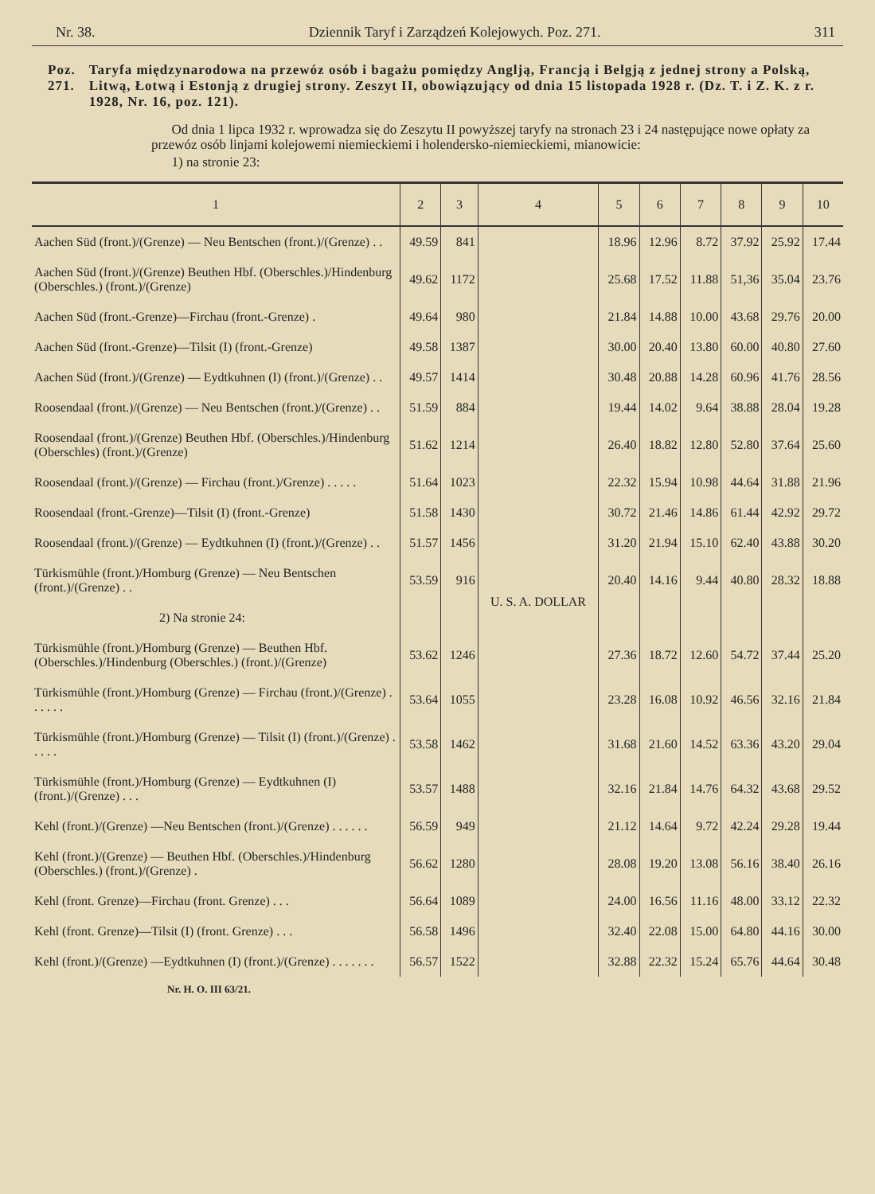Nr. 38. Dziennik Taryf i Zarządzeń Kolejowych. Poz. 271. 311
Poz. 271. Taryfa międzynarodowa na przewóz osób i bagażu pomiędzy Anglją, Francją i Belgją z jednej strony a Polską, Litwą, Łotwą i Estonją z drugiej strony. Zeszyt II, obowiązujący od dnia 15 listopada 1928 r. (Dz. T. i Z. K. z r. 1928, Nr. 16, poz. 121).
Od dnia 1 lipca 1932 r. wprowadza się do Zeszytu II powyższej taryfy na stronach 23 i 24 następujące nowe opłaty za przewóz osób linjami kolejowemi niemieckiemi i holendersko-niemieckiemi, mianowicie:
1) na stronie 23:
| 1 | 2 | 3 | 4 | 5 | 6 | 7 | 8 | 9 | 10 |
| --- | --- | --- | --- | --- | --- | --- | --- | --- | --- |
| Aachen Süd (front.)/(Grenze) — Neu Bentschen (front.)/(Grenze) . . | 49.59 | 841 | U. S. A. DOLLAR | 18.96 | 12.96 | 8.72 | 37.92 | 25.92 | 17.44 |
| Aachen Süd (front.)/(Grenze) Beuthen Hbf. (Oberschles.)/Hindenburg (Oberschles.) (front.)/(Grenze) | 49.62 | 1172 | | 25.68 | 17.52 | 11.88 | 51,36 | 35.04 | 23.76 |
| Aachen Süd (front.-Grenze)—Firchau (front.-Grenze) . | 49.64 | 980 | | 21.84 | 14.88 | 10.00 | 43.68 | 29.76 | 20.00 |
| Aachen Süd (front.-Grenze)—Tilsit (I) (front.-Grenze) | 49.58 | 1387 | | 30.00 | 20.40 | 13.80 | 60.00 | 40.80 | 27.60 |
| Aachen Süd (front.)/(Grenze) — Eydtkuhnen (I) (front.)/(Grenze) . . | 49.57 | 1414 | | 30.48 | 20.88 | 14.28 | 60.96 | 41.76 | 28.56 |
| Roosendaal (front.)/(Grenze) — Neu Bentschen (front.)/(Grenze) . . | 51.59 | 884 | | 19.44 | 14.02 | 9.64 | 38.88 | 28.04 | 19.28 |
| Roosendaal (front.)/(Grenze) Beuthen Hbf. (Oberschles.)/Hindenburg (Oberschles) (front.)/(Grenze) | 51.62 | 1214 | | 26.40 | 18.82 | 12.80 | 52.80 | 37.64 | 25.60 |
| Roosendaal (front.)/(Grenze) — Firchau (front.)/Grenze) . . . . . | 51.64 | 1023 | | 22.32 | 15.94 | 10.98 | 44.64 | 31.88 | 21.96 |
| Roosendaal (front.-Grenze)—Tilsit (I) (front.-Grenze) | 51.58 | 1430 | | 30.72 | 21.46 | 14.86 | 61.44 | 42.92 | 29.72 |
| Roosendaal (front.)/(Grenze) — Eydtkuhnen (I) (front.)/(Grenze) . . | 51.57 | 1456 | | 31.20 | 21.94 | 15.10 | 62.40 | 43.88 | 30.20 |
| Türkismühle (front.)/Homburg (Grenze) — Neu Bentschen (front.)/(Grenze) . . | 53.59 | 916 | | 20.40 | 14.16 | 9.44 | 40.80 | 28.32 | 18.88 |
| 2) Na stronie 24: | | | | | | | | | |
| Türkismühle (front.)/Homburg (Grenze) — Beuthen Hbf. (Oberschles.)/Hindenburg (Oberschles.) (front.)/(Grenze) | 53.62 | 1246 | | 27.36 | 18.72 | 12.60 | 54.72 | 37.44 | 25.20 |
| Türkismühle (front.)/Homburg (Grenze) — Firchau (front.)/(Grenze) . . . . . . | 53.64 | 1055 | | 23.28 | 16.08 | 10.92 | 46.56 | 32.16 | 21.84 |
| Türkismühle (front.)/Homburg (Grenze) — Tilsit (I) (front.)/(Grenze) . . . . . | 53.58 | 1462 | | 31.68 | 21.60 | 14.52 | 63.36 | 43.20 | 29.04 |
| Türkismühle (front.)/Homburg (Grenze) — Eydtkuhnen (I) (front.)/(Grenze) . . . | 53.57 | 1488 | | 32.16 | 21.84 | 14.76 | 64.32 | 43.68 | 29.52 |
| Kehl (front.)/(Grenze) —Neu Bentschen (front.)/(Grenze) . . . . . . | 56.59 | 949 | | 21.12 | 14.64 | 9.72 | 42.24 | 29.28 | 19.44 |
| Kehl (front.)/(Grenze) — Beuthen Hbf. (Oberschles.)/Hindenburg (Oberschles.) (front.)/(Grenze) . | 56.62 | 1280 | | 28.08 | 19.20 | 13.08 | 56.16 | 38.40 | 26.16 |
| Kehl (front. Grenze)—Firchau (front. Grenze) . . . | 56.64 | 1089 | | 24.00 | 16.56 | 11.16 | 48.00 | 33.12 | 22.32 |
| Kehl (front. Grenze)—Tilsit (I) (front. Grenze) . . . | 56.58 | 1496 | | 32.40 | 22.08 | 15.00 | 64.80 | 44.16 | 30.00 |
| Kehl (front.)/(Grenze) —Eydtkuhnen (I) (front.)/(Grenze) . . . . . . . | 56.57 | 1522 | | 32.88 | 22.32 | 15.24 | 65.76 | 44.64 | 30.48 |
Nr. H. O. III 63/21.